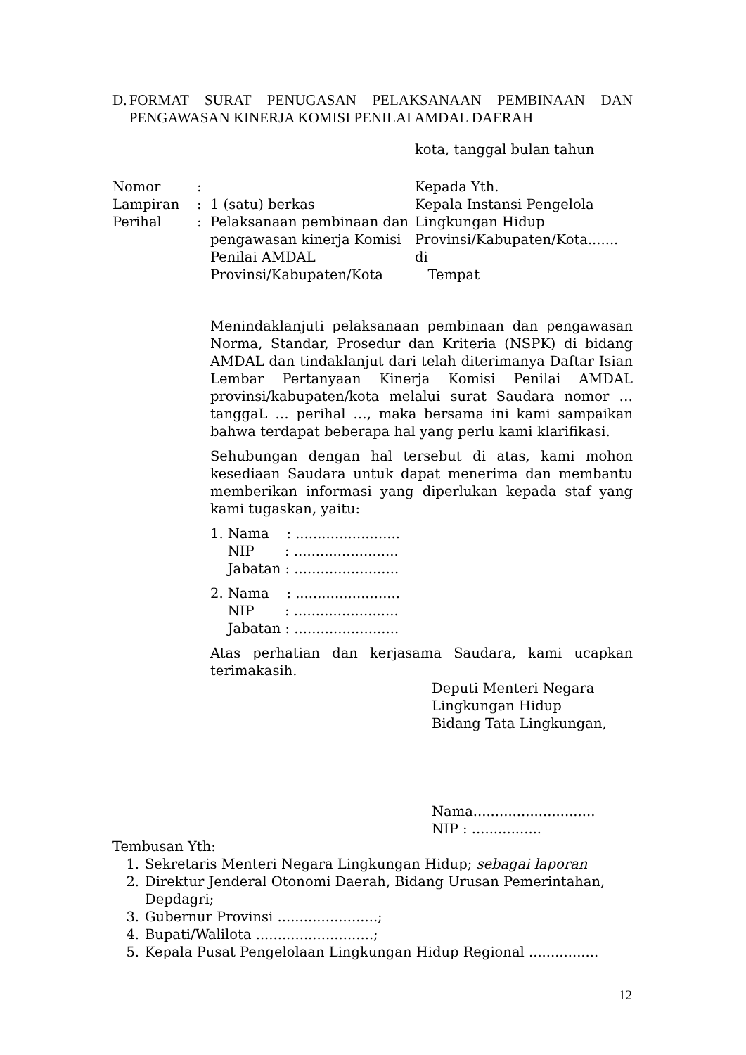D. FORMAT SURAT PENUGASAN PELAKSANAAN PEMBINAAN DAN PENGAWASAN KINERJA KOMISI PENILAI AMDAL DAERAH
kota, tanggal bulan tahun
| Nomor | : | | Kepada Yth. |
| Lampiran | : | 1 (satu) berkas | Kepala Instansi Pengelola |
| Perihal | : | Pelaksanaan pembinaan dan pengawasan kinerja Komisi Penilai AMDAL Provinsi/Kabupaten/Kota | Lingkungan Hidup Provinsi/Kabupaten/Kota....... di Tempat |
Menindaklanjuti pelaksanaan pembinaan dan pengawasan Norma, Standar, Prosedur dan Kriteria (NSPK) di bidang AMDAL dan tindaklanjut dari telah diterimanya Daftar Isian Lembar Pertanyaan Kinerja Komisi Penilai AMDAL provinsi/kabupaten/kota melalui surat Saudara nomor … tanggaL … perihal …, maka bersama ini kami sampaikan bahwa terdapat beberapa hal yang perlu kami klarifikasi.
Sehubungan dengan hal tersebut di atas, kami mohon kesediaan Saudara untuk dapat menerima dan membantu memberikan informasi yang diperlukan kepada staf yang kami tugaskan, yaitu:
1. Nama : ........................
NIP : ........................
Jabatan : ........................
2. Nama : ........................
NIP : ........................
Jabatan : ........................
Atas perhatian dan kerjasama Saudara, kami ucapkan terimakasih.
Deputi Menteri Negara
Lingkungan Hidup
Bidang Tata Lingkungan,
Nama............................
NIP : ................
Tembusan Yth:
1. Sekretaris Menteri Negara Lingkungan Hidup; sebagai laporan
2. Direktur Jenderal Otonomi Daerah, Bidang Urusan Pemerintahan, Depdagri;
3. Gubernur Provinsi .......................;
4. Bupati/Walilota ...........................;
5. Kepala Pusat Pengelolaan Lingkungan Hidup Regional ................
12